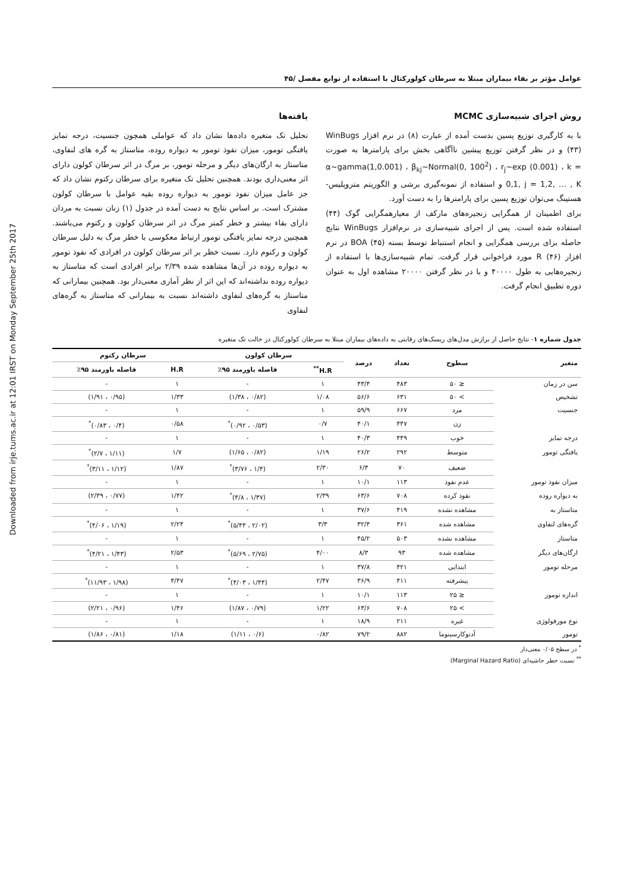Downloaded from irje.tums.ac.ir at 12:01 IRST on Monday September 25th 2017
عوامل مؤثر بر بقاء بیماران مبتلا به سرطان کولورکتال با استفاده از توابع مفصل /۴۵
روش اجرای شبیه‌سازی MCMC
با به کارگیری توزیع پسین بدست آمده از عبارت (۸) در نرم افزار WinBugs (۴۳) و در نظر گرفتن توزیع پیشین نا‌آگاهی بخش برای پارامترها به صورت α~gamma(1,0.001) ، β<sub>kj</sub>~Normal(0, 100<sup>2</sup>) ، r<sub>j</sub>~exp (0.001) ، k = 0,1, j = 1,2, … , K و استفاده از نمونه‌گیری برشی و الگوریتم متروپلیس-هستینگ می‌توان توزیع پسین برای پارامترها را به دست آورد.
برای اطمینان از همگرایی زنجیره‌های مارکف از معیارهمگرایی گوک (۴۴) استفاده شده است. پس از اجرای شبیه‌سازی در نرم‌افزار WinBugs نتایج حاصله برای بررسی همگرایی و انجام استنباط توسط بسته BOA (۴۵) در نرم افزار R (۴۶) مورد فراخوانی قرار گرفت. تمام شبیه‌سازی‌ها با استفاده از زنجیره‌هایی به طول ۴۰۰۰۰ و با در نظر گرفتن ۲۰۰۰۰ مشاهده اول به عنوان دوره تطبیق انجام گرفت.
یافته‌ها
تحلیل تک متغیره داده‌ها نشان داد که عواملی همچون جنسیت، درجه تمایز یافتگی تومور، میزان نفوذ تومور به دیواره روده، متاستاز به گره های لنفاوی، متاستاز به ارگان‌های دیگر و مرحله تومور، بر مرگ در اثر سرطان کولون دارای اثر معنی‌داری بودند. همچنین تحلیل تک متغیره برای سرطان رکتوم نشان داد که جز عامل میزان نفوذ تومور به دیواره روده بقیه عوامل با سرطان کولون مشترک است. بر اساس نتایج به دست آمده در جدول (۱) زنان نسبت به مردان دارای بقاء بیشتر و خطر کمتر مرگ در اثر سرطان کولون و رکتوم می‌باشند. همچنین درجه تمایز یافتگی تومور ارتباط معکوسی با خطر مرگ به دلیل سرطان کولون و رکتوم دارد. نسبت خطر بر اثر سرطان کولون در افرادی که نفوذ تومور به دیواره روده در آن‌ها مشاهده شده ۲/۳۹ برابر افرادی است که متاستاز به دیواره روده نداشته‌اند که این اثر از نظر آماری معنی‌دار بود. همچنین بیمارانی که متاستاز به گره‌های لنفاوی داشته‌اند نسبت به بیمارانی که متاستاز به گره‌های لنفاوی
جدول شماره ۱- نتایج حاصل از برازش مدل‌های ریسک‌های رقابتی به داده‌های بیماران مبتلا به سرطان کولورکتال در حالت تک متغیره
| متغیر | سطوح | تعداد | درصد | سرطان کولون | | سرطان رکتوم | |
| --- | --- | --- | --- | --- | --- | --- | --- |
| | | | | H.R<sup>**</sup> | فاصله باورمند ۹۵٪ | H.R | فاصله باورمند ۹۵٪ |
| سن در زمان | ≤ ۵۰ | ۴۸۳ | ۴۳/۴ | ۱ | - | ۱ | - |
| تشخیص | > ۵۰ | ۶۳۱ | ۵۶/۶ | ۱/۰۸ | (۰/۸۲ ، ۱/۳۸) | ۱/۳۳ | (۰/۹۵ ، ۱/۹۱) |
| جنسیت | مرد | ۶۶۷ | ۵۹/۹ | ۱ | - | ۱ | - |
| | زن | ۴۴۷ | ۴۰/۱ | ۰/۷ | (۰/۵۳ ، ۰/۹۲)<sup>*</sup> | ۰/۵۸ | (۰/۴ ، ۰/۸۳)<sup>*</sup> |
| درجه تمایز | خوب | ۴۴۹ | ۴۰/۳ | ۱ | - | ۱ | - |
| یافتگی تومور | متوسط | ۲۹۲ | ۲۶/۲ | ۱/۱۹ | (۰/۸۲ ، ۱/۶۵) | ۱/۷ | (۱/۱۱ ، ۲/۷)<sup>*</sup> |
| | ضعیف | ۷۰ | ۶/۳ | ۲/۳۰ | (۱/۴ ، ۳/۷۶)<sup>*</sup> | ۱/۸۷ | (۱/۱۲ ، ۳/۱۱)<sup>*</sup> |
| میزان نفوذ تومور | عدم نفوذ | ۱۱۳ | ۱۰/۱ | ۱ | - | ۱ | - |
| به دیواره روده | نفوذ کرده | ۷۰۸ | ۶۳/۶ | ۲/۳۹ | (۱/۳۷ ، ۴/۸)<sup>*</sup> | ۱/۴۲ | (۰/۷۷ ، ۲/۳۹) |
| متاستاز به | مشاهده نشده | ۴۱۹ | ۳۷/۶ | ۱ | - | ۱ | - |
| گره‌های لنفاوی | مشاهده شده | ۳۶۱ | ۳۲/۴ | ۳/۳ | (۲/۰۲ ، ۵/۴۴)<sup>*</sup> | ۲/۲۴ | (۱/۱۹ ، ۴/۰۶)<sup>*</sup> |
| متاستاز | مشاهده نشده | ۵۰۳ | ۴۵/۲ | ۱ | - | ۱ | - |
| ارگان‌های دیگر | مشاهده شده | ۹۳ | ۸/۳ | ۴/۰۰ | (۲/۷۵ ، ۵/۶۹)<sup>*</sup> | ۲/۵۳ | (۱/۴۳ ، ۴/۲۱)<sup>*</sup> |
| مرحله تومور | ابتدایی | ۴۲۱ | ۳۷/۸ | ۱ | - | ۱ | - |
| | پیشرفته | ۴۱۱ | ۳۶/۹ | ۲/۴۷ | (۱/۴۴ ، ۴/۰۳)<sup>*</sup> | ۴/۴۷ | (۱/۹۸ ، ۱۱/۹۳)<sup>*</sup> |
| اندازه تومور | ≤ ۲۵ | ۱۱۳ | ۱۰/۱ | ۱ | - | ۱ | - |
| | > ۲۵ | ۷۰۸ | ۶۳/۶ | ۱/۲۲ | (۰/۷۹ ، ۱/۸۷) | ۱/۴۶ | (۰/۹۶ ، ۲/۲۱) |
| نوع مورفولوژی | غیره | ۲۱۱ | ۱۸/۹ | ۱ | - | ۱ | - |
| تومور | آدنوکارسینوما | ۸۸۲ | ۷۹/۲ | ۰/۸۲ | (۰/۶ ، ۱/۱۱) | ۱/۱۸ | (۰/۸۱ ، ۱/۸۶) |
<sup>*</sup> در سطح ۰/۰۵ معنی‌دار
<sup>**</sup> نسبت خطر حاشیه‌ای (Marginal Hazard Ratio)